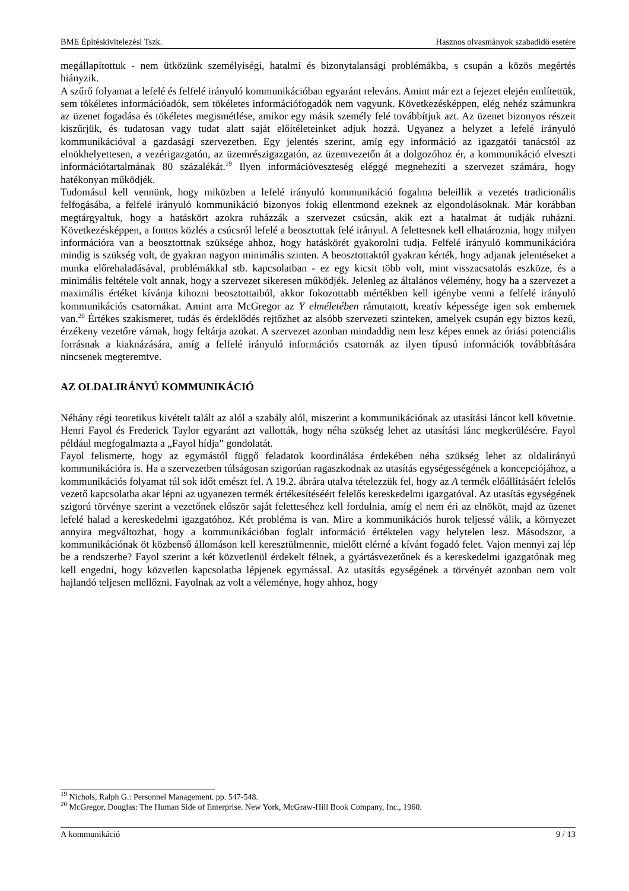BME Építéskivitelezési Tszk. Hasznos olvasmányok szabadidő esetére
megállapítottuk - nem ütközünk személyiségi, hatalmi és bizonytalansági problémákba, s csupán a közös megértés hiányzik.
A szűrő folyamat a lefelé és felfelé irányuló kommunikációban egyaránt releváns. Amint már ezt a fejezet elején említettük, sem tökéletes információadók, sem tökéletes információfogadók nem vagyunk. Következésképpen, elég nehéz számunkra az üzenet fogadása és tökéletes megismétlése, amikor egy másik személy felé továbbítjuk azt. Az üzenet bizonyos részeit kiszűrjük, és tudatosan vagy tudat alatt saját előítéleteinket adjuk hozzá. Ugyanez a helyzet a lefelé irányuló kommunikációval a gazdasági szervezetben. Egy jelentés szerint, amíg egy információ az igazgatói tanácstól az elnökhelyettesen, a vezérigazgatón, az üzemrészigazgatón, az üzemvezetőn át a dolgozóhoz ér, a kommunikáció elveszti információtartalmának 80 százalékát.<sup>19</sup> Ilyen információveszteség eléggé megnehezíti a szervezet számára, hogy hatékonyan működjék.
Tudomásul kell vennünk, hogy miközben a lefelé irányuló kommunikáció fogalma beleillik a vezetés tradicionális felfogásába, a felfelé irányuló kommunikáció bizonyos fokig ellentmond ezeknek az elgondolásoknak. Már korábban megtárgyaltuk, hogy a hatáskört azokra ruházzák a szervezet csúcsán, akik ezt a hatalmat át tudják ruházni. Következésképpen, a fontos közlés a csúcsról lefelé a beosztottak felé irányul. A felettesnek kell elhatároznia, hogy milyen információra van a beosztottnak szüksége ahhoz, hogy hatáskörét gyakorolni tudja. Felfelé irányuló kommunikációra mindig is szükség volt, de gyakran nagyon minimális szinten. A beosztottaktól gyakran kérték, hogy adjanak jelentéseket a munka előrehaladásával, problémákkal stb. kapcsolatban - ez egy kicsit több volt, mint visszacsatolás eszköze, és a minimális feltétele volt annak, hogy a szervezet sikeresen működjék. Jelenleg az általános vélemény, hogy ha a szervezet a maximális értéket kívánja kihozni beosztottaiból, akkor fokozottabb mértékben kell igénybe venni a felfelé irányuló kommunikációs csatornákat. Amint arra McGregor az Y elméletében rámutatott, kreatív képessége igen sok embernek van.<sup>20</sup> Értékes szakismeret, tudás és érdeklődés rejtőzhet az alsóbb szervezeti szinteken, amelyek csupán egy biztos kezű, érzékeny vezetőre várnak, hogy feltárja azokat. A szervezet azonban mindaddig nem lesz képes ennek az óriási potenciális forrásnak a kiaknázására, amíg a felfelé irányuló információs csatornák az ilyen típusú információk továbbítására nincsenek megteremtve.
AZ OLDALIRÁNYÚ KOMMUNIKÁCIÓ
Néhány régi teoretikus kivételt talált az alól a szabály alól, miszerint a kommunikációnak az utasítási láncot kell követnie. Henri Fayol és Frederick Taylor egyaránt azt vallották, hogy néha szükség lehet az utasítási lánc megkerülésére. Fayol például megfogalmazta a „Fayol hídja” gondolatát.
Fayol felismerte, hogy az egymástól függő feladatok koordinálása érdekében néha szükség lehet az oldalirányú kommunikációra is. Ha a szervezetben túlságosan szigorúan ragaszkodnak az utasítás egységességének a koncepciójához, a kommunikációs folyamat túl sok időt emészt fel. A 19.2. ábrára utalva tételezzük fel, hogy az A termék előállításáért felelős vezető kapcsolatba akar lépni az ugyanezen termék értékesítéséért felelős kereskedelmi igazgatóval. Az utasítás egységének szigorú törvénye szerint a vezetőnek először saját feletteséhez kell fordulnia, amíg el nem éri az elnököt, majd az üzenet lefelé halad a kereskedelmi igazgatóhoz. Két probléma is van. Mire a kommunikációs hurok teljessé válik, a környezet annyira megváltozhat, hogy a kommunikációban foglalt információ értéktelen vagy helytelen lesz. Másodszor, a kommunikációnak öt közbenső állomáson kell keresztülmennie, mielőtt elérné a kívánt fogadó felet. Vajon mennyi zaj lép be a rendszerbe? Fayol szerint a két közvetlenül érdekelt félnek, a gyártásvezetőnek és a kereskedelmi igazgatónak meg kell engedni, hogy közvetlen kapcsolatba lépjenek egymással. Az utasítás egységének a törvényét azonban nem volt hajlandó teljesen mellőzni. Fayolnak az volt a véleménye, hogy ahhoz, hogy
<sup>19</sup> Nichols, Ralph G.: Personnel Management. pp. 547-548.
<sup>20</sup> McGregor, Douglas: The Human Side of Enterprise. New York, McGraw-Hill Book Company, Inc., 1960.
A kommunikáció 9 / 13